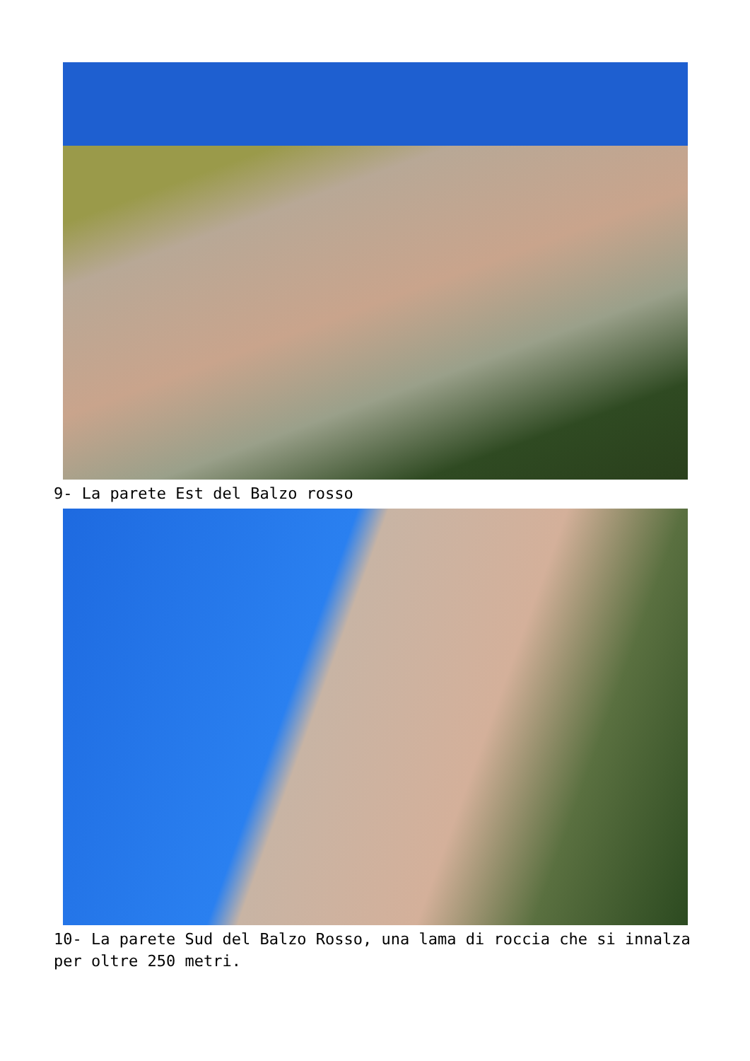9- La parete Est del Balzo rosso
10- La parete Sud del Balzo Rosso, una lama di roccia che si innalza per oltre 250 metri.